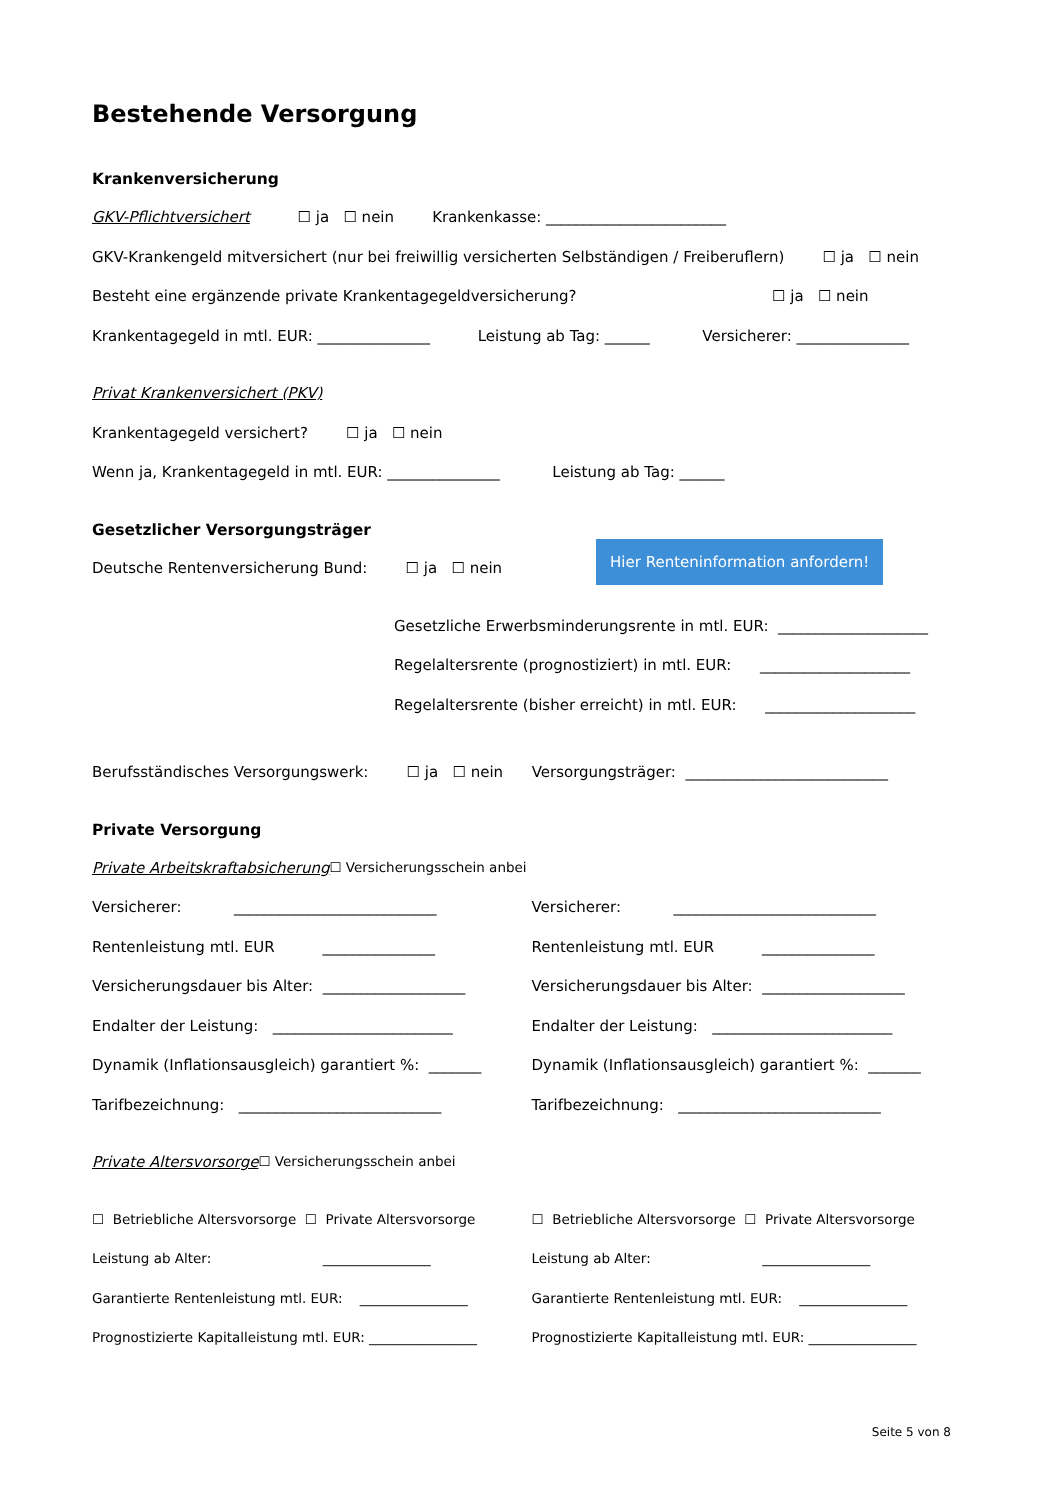Bestehende Versorgung
Krankenversicherung
GKV-Pflichtversichert ☐ ja ☐ nein Krankenkasse: ________________________
GKV-Krankengeld mitversichert (nur bei freiwillig versicherten Selbständigen / Freiberuflern) ☐ ja ☐ nein
Besteht eine ergänzende private Krankentagegeldversicherung? ☐ ja ☐ nein
Krankentagegeld in mtl. EUR: _______________ Leistung ab Tag: ______ Versicherer: _______________
Privat Krankenversichert (PKV)
Krankentagegeld versichert? ☐ ja ☐ nein
Wenn ja, Krankentagegeld in mtl. EUR: _______________ Leistung ab Tag: ______
Gesetzlicher Versorgungsträger
Deutsche Rentenversicherung Bund: ☐ ja ☐ nein Hier Renteninformation anfordern!
Gesetzliche Erwerbsminderungsrente in mtl. EUR: ____________________
Regelaltersrente (prognostiziert) in mtl. EUR: ____________________
Regelaltersrente (bisher erreicht) in mtl. EUR: ____________________
Berufsständisches Versorgungswerk: ☐ ja ☐ nein Versorgungsträger: ___________________________
Private Versorgung
Private Arbeitskraftabsicherung ☐ Versicherungsschein anbei
Versicherer: ___________________________
Rentenleistung mtl. EUR _______________
Versicherungsdauer bis Alter: ___________________
Endalter der Leistung: ________________________
Dynamik (Inflationsausgleich) garantiert %: _______
Tarifbezeichnung: ___________________________
Versicherer: ___________________________
Rentenleistung mtl. EUR _______________
Versicherungsdauer bis Alter: ___________________
Endalter der Leistung: ________________________
Dynamik (Inflationsausgleich) garantiert %: _______
Tarifbezeichnung: ___________________________
Private Altersvorsorge ☐ Versicherungsschein anbei
☐ Betriebliche Altersvorsorge ☐ Private Altersvorsorge
Leistung ab Alter: ________________
Garantierte Rentenleistung mtl. EUR: ________________
Prognostizierte Kapitalleistung mtl. EUR: ________________
☐ Betriebliche Altersvorsorge ☐ Private Altersvorsorge
Leistung ab Alter: ________________
Garantierte Rentenleistung mtl. EUR: ________________
Prognostizierte Kapitalleistung mtl. EUR: ________________
Seite 5 von 8